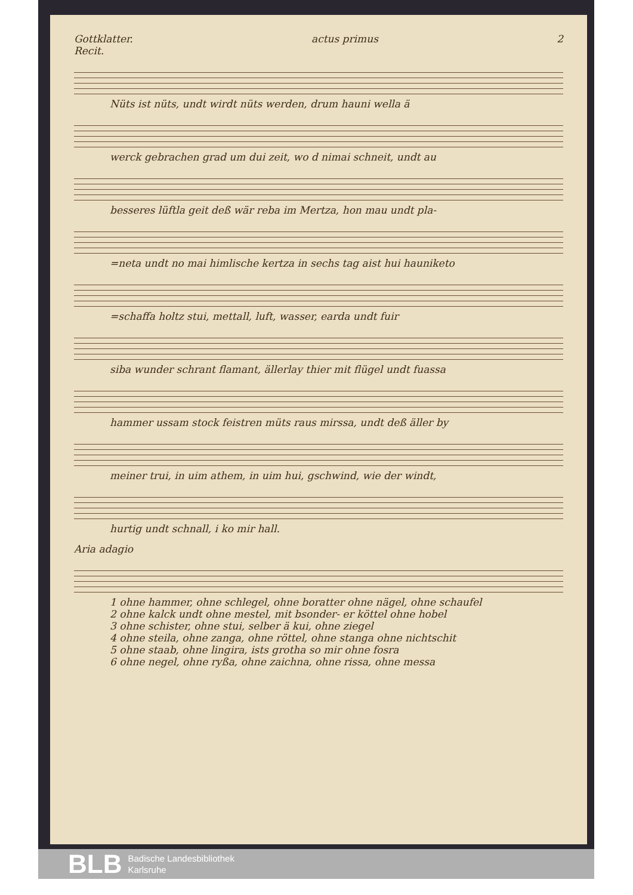Gottklatter. actus primus 2
Recit.
Nüts ist nüts, undt wirdt nüts werden, drum hauni wella ä
werck gebrachen grad um dui zeit, wo d nimai schneit, undt au
besseres lüftla geit deß wär reba im Mertza, hon mau undt pla-
=neta undt no mai himlische kertza in sechs tag aist hui hauniketo
=schaffa holtz stui, mettall, luft, wasser, earda undt fuir
siba wunder schrant flamant, ällerlay thier mit flügel undt fuassa
hammer ussam stock feistren müts raus mirssa, undt deß äller by
meiner trui, in uim athem, in uim hui, gschwind, wie der windt,
hurtig undt schnall, i ko mir hall.
Aria adagio
1 ohne hammer, ohne schlegel, ohne boratter ohne nägel, ohne schaufel
2 ohne kalck undt ohne mestel, mit bsonder- er köttel ohne hobel
3 ohne schister, ohne stui, selber ä kui, ohne ziegel
4 ohne steila, ohne zanga, ohne röttel, ohne stanga ohne nichtschit
5 ohne staab, ohne lingira, ists grotha so mir ohne fosra
6 ohne negel, ohne ryßa, ohne zaichna, ohne rissa, ohne messa
BLB
Badische Landesbibliothek
Karlsruhe